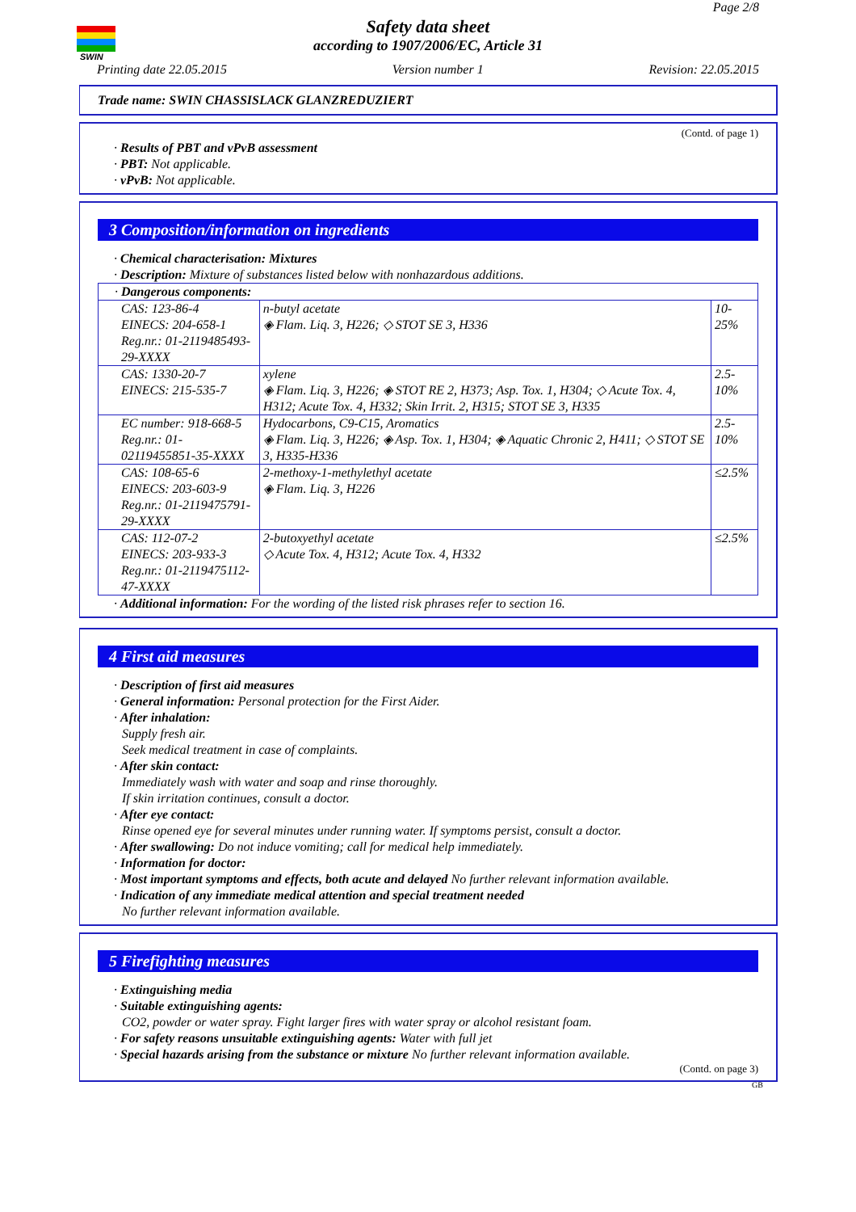SWIN
Page 2/8
Safety data sheet
according to 1907/2006/EC, Article 31
Printing date 22.05.2015 Version number 1 Revision: 22.05.2015
Trade name: SWIN CHASSISLACK GLANZREDUZIERT
(Contd. of page 1)
· Results of PBT and vPvB assessment
· PBT: Not applicable.
· vPvB: Not applicable.
3 Composition/information on ingredients
· Chemical characterisation: Mixtures
· Description: Mixture of substances listed below with nonhazardous additions.
| · Dangerous components: | | |
| CAS: 123-86-4 EINECS: 204-658-1 Reg.nr.: 01-2119485493-29-XXXX | n-butyl acetate ◈ Flam. Liq. 3, H226; ◇ STOT SE 3, H336 | 10-25% |
| CAS: 1330-20-7 EINECS: 215-535-7 | xylene ◈ Flam. Liq. 3, H226; ◈ STOT RE 2, H373; Asp. Tox. 1, H304; ◇ Acute Tox. 4, H312; Acute Tox. 4, H332; Skin Irrit. 2, H315; STOT SE 3, H335 | 2.5-10% |
| EC number: 918-668-5 Reg.nr.: 01-02119455851-35-XXXX | Hydocarbons, C9-C15, Aromatics ◈ Flam. Liq. 3, H226; ◈ Asp. Tox. 1, H304; ◈ Aquatic Chronic 2, H411; ◇ STOT SE 3, H335-H336 | 2.5-10% |
| CAS: 108-65-6 EINECS: 203-603-9 Reg.nr.: 01-2119475791-29-XXXX | 2-methoxy-1-methylethyl acetate ◈ Flam. Liq. 3, H226 | ≤2.5% |
| CAS: 112-07-2 EINECS: 203-933-3 Reg.nr.: 01-2119475112-47-XXXX | 2-butoxyethyl acetate ◇ Acute Tox. 4, H312; Acute Tox. 4, H332 | ≤2.5% |
· Additional information: For the wording of the listed risk phrases refer to section 16.
4 First aid measures
· Description of first aid measures
· General information: Personal protection for the First Aider.
· After inhalation:
Supply fresh air.
Seek medical treatment in case of complaints.
· After skin contact:
Immediately wash with water and soap and rinse thoroughly.
If skin irritation continues, consult a doctor.
· After eye contact:
Rinse opened eye for several minutes under running water. If symptoms persist, consult a doctor.
· After swallowing: Do not induce vomiting; call for medical help immediately.
· Information for doctor:
· Most important symptoms and effects, both acute and delayed No further relevant information available.
· Indication of any immediate medical attention and special treatment needed
No further relevant information available.
5 Firefighting measures
· Extinguishing media
· Suitable extinguishing agents:
CO2, powder or water spray. Fight larger fires with water spray or alcohol resistant foam.
· For safety reasons unsuitable extinguishing agents: Water with full jet
· Special hazards arising from the substance or mixture No further relevant information available.
(Contd. on page 3)
GB